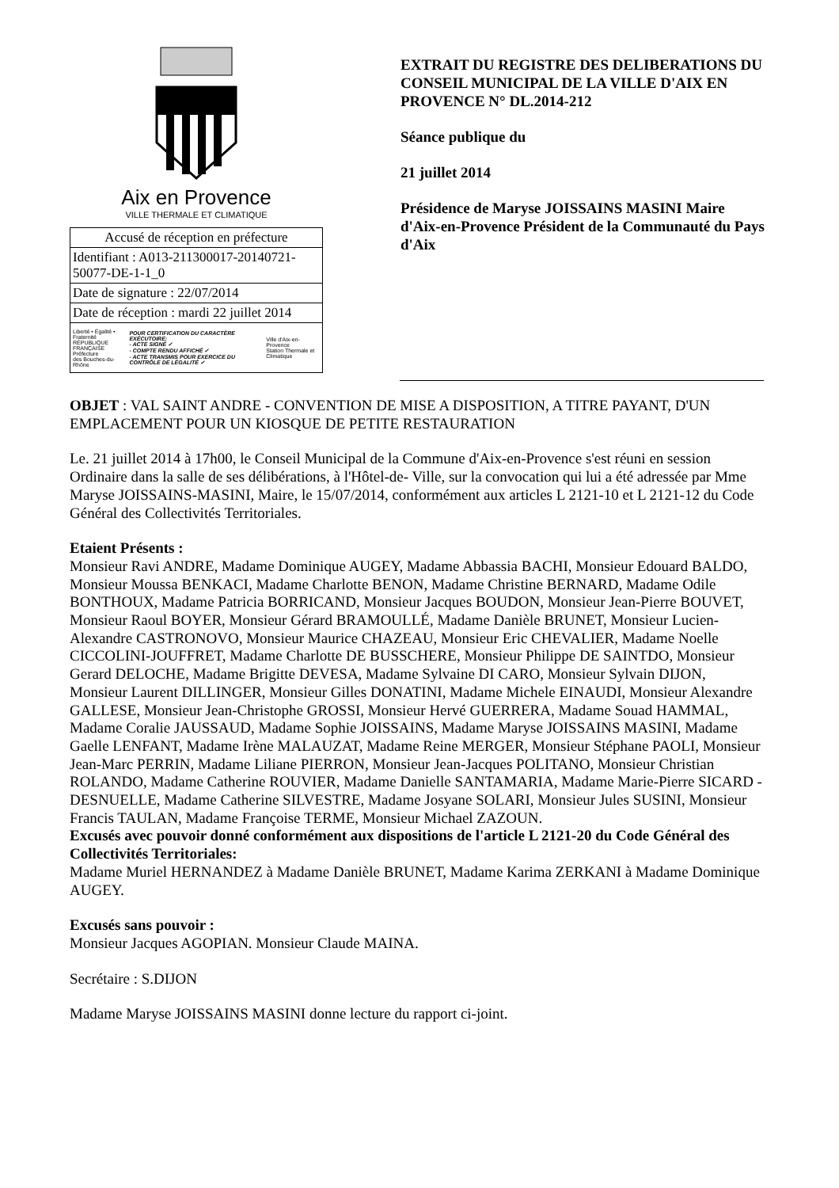Aix en Provence
VILLE THERMALE ET CLIMATIQUE
| Accusé de réception en préfecture |
| Identifiant : A013-211300017-20140721-50077-DE-1-1_0 |
| Date de signature : 22/07/2014 |
| Date de réception : mardi 22 juillet 2014 |
| Liberté • Égalité • Fraternité RÉPUBLIQUE FRANÇAISE Préfecture des Bouches-du-Rhône POUR CERTIFICATION DU CARACTÈRE EXÉCUTOIRE: - ACTE SIGNÉ ✓ - COMPTE RENDU AFFICHÉ ✓ - ACTE TRANSMIS POUR EXERCICE DU CONTRÔLE DE LÉGALITÉ ✓ Ville d'Aix-en-Provence Station Thermale et Climatique |
EXTRAIT DU REGISTRE DES DELIBERATIONS DU CONSEIL MUNICIPAL DE LA VILLE D'AIX EN PROVENCE N° DL.2014-212
Séance publique du
21 juillet 2014
Présidence de Maryse JOISSAINS MASINI Maire d'Aix-en-Provence Président de la Communauté du Pays d'Aix
OBJET : VAL SAINT ANDRE - CONVENTION DE MISE A DISPOSITION, A TITRE PAYANT, D'UN EMPLACEMENT POUR UN KIOSQUE DE PETITE RESTAURATION
Le. 21 juillet 2014 à 17h00, le Conseil Municipal de la Commune d'Aix-en-Provence s'est réuni en session Ordinaire dans la salle de ses délibérations, à l'Hôtel-de- Ville, sur la convocation qui lui a été adressée par Mme Maryse JOISSAINS-MASINI, Maire, le 15/07/2014, conformément aux articles L 2121-10 et L 2121-12 du Code Général des Collectivités Territoriales.
Etaient Présents :
Monsieur Ravi ANDRE, Madame Dominique AUGEY, Madame Abbassia BACHI, Monsieur Edouard BALDO, Monsieur Moussa BENKACI, Madame Charlotte BENON, Madame Christine BERNARD, Madame Odile BONTHOUX, Madame Patricia BORRICAND, Monsieur Jacques BOUDON, Monsieur Jean-Pierre BOUVET, Monsieur Raoul BOYER, Monsieur Gérard BRAMOULLÉ, Madame Danièle BRUNET, Monsieur Lucien-Alexandre CASTRONOVO, Monsieur Maurice CHAZEAU, Monsieur Eric CHEVALIER, Madame Noelle CICCOLINI-JOUFFRET, Madame Charlotte DE BUSSCHERE, Monsieur Philippe DE SAINTDO, Monsieur Gerard DELOCHE, Madame Brigitte DEVESA, Madame Sylvaine DI CARO, Monsieur Sylvain DIJON, Monsieur Laurent DILLINGER, Monsieur Gilles DONATINI, Madame Michele EINAUDI, Monsieur Alexandre GALLESE, Monsieur Jean-Christophe GROSSI, Monsieur Hervé GUERRERA, Madame Souad HAMMAL, Madame Coralie JAUSSAUD, Madame Sophie JOISSAINS, Madame Maryse JOISSAINS MASINI, Madame Gaelle LENFANT, Madame Irène MALAUZAT, Madame Reine MERGER, Monsieur Stéphane PAOLI, Monsieur Jean-Marc PERRIN, Madame Liliane PIERRON, Monsieur Jean-Jacques POLITANO, Monsieur Christian ROLANDO, Madame Catherine ROUVIER, Madame Danielle SANTAMARIA, Madame Marie-Pierre SICARD - DESNUELLE, Madame Catherine SILVESTRE, Madame Josyane SOLARI, Monsieur Jules SUSINI, Monsieur Francis TAULAN, Madame Françoise TERME, Monsieur Michael ZAZOUN.
Excusés avec pouvoir donné conformément aux dispositions de l'article L 2121-20 du Code Général des Collectivités Territoriales:
Madame Muriel HERNANDEZ à Madame Danièle BRUNET, Madame Karima ZERKANI à Madame Dominique AUGEY.
Excusés sans pouvoir :
Monsieur Jacques AGOPIAN. Monsieur Claude MAINA.
Secrétaire : S.DIJON
Madame Maryse JOISSAINS MASINI donne lecture du rapport ci-joint.